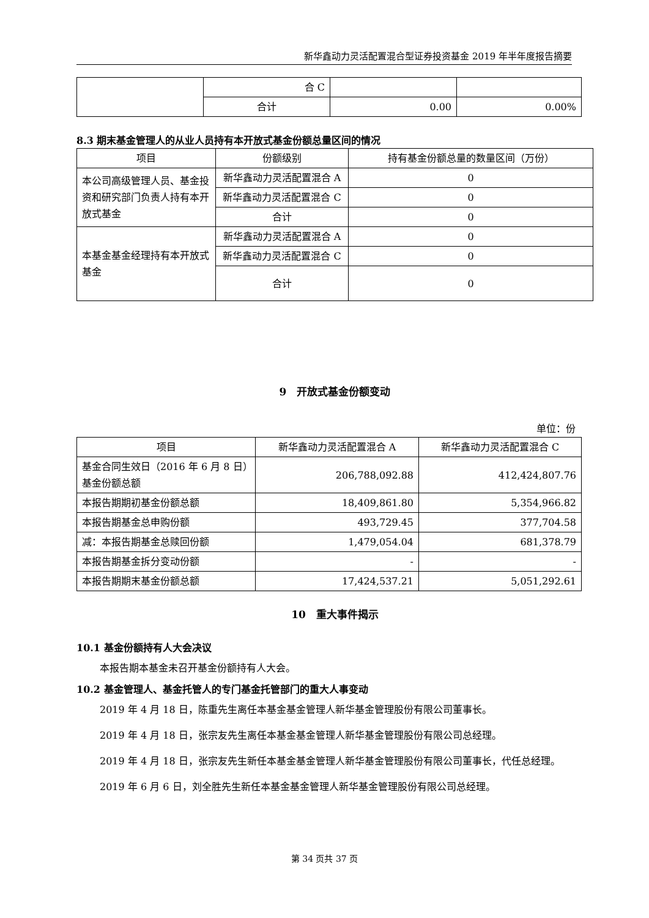新华鑫动力灵活配置混合型证券投资基金 2019 年半年度报告摘要
| | 合 C | | |
| | 合计 | 0.00 | 0.00% |
8.3 期末基金管理人的从业人员持有本开放式基金份额总量区间的情况
| 项目 | 份额级别 | 持有基金份额总量的数量区间（万份） |
| --- | --- | --- |
| 本公司高级管理人员、基金投资和研究部门负责人持有本开放式基金 | 新华鑫动力灵活配置混合 A | 0 |
| | 新华鑫动力灵活配置混合 C | 0 |
| | 合计 | 0 |
| 本基金基金经理持有本开放式基金 | 新华鑫动力灵活配置混合 A | 0 |
| | 新华鑫动力灵活配置混合 C | 0 |
| | 合计 | 0 |
9　开放式基金份额变动
单位：份
| 项目 | 新华鑫动力灵活配置混合 A | 新华鑫动力灵活配置混合 C |
| --- | --- | --- |
| 基金合同生效日（2016 年 6 月 8 日）基金份额总额 | 206,788,092.88 | 412,424,807.76 |
| 本报告期期初基金份额总额 | 18,409,861.80 | 5,354,966.82 |
| 本报告期基金总申购份额 | 493,729.45 | 377,704.58 |
| 减：本报告期基金总赎回份额 | 1,479,054.04 | 681,378.79 |
| 本报告期基金拆分变动份额 | - | - |
| 本报告期期末基金份额总额 | 17,424,537.21 | 5,051,292.61 |
10　重大事件揭示
10.1 基金份额持有人大会决议
本报告期本基金未召开基金份额持有人大会。
10.2 基金管理人、基金托管人的专门基金托管部门的重大人事变动
2019 年 4 月 18 日，陈重先生离任本基金基金管理人新华基金管理股份有限公司董事长。
2019 年 4 月 18 日，张宗友先生离任本基金基金管理人新华基金管理股份有限公司总经理。
2019 年 4 月 18 日，张宗友先生新任本基金基金管理人新华基金管理股份有限公司董事长，代任总经理。
2019 年 6 月 6 日，刘全胜先生新任本基金基金管理人新华基金管理股份有限公司总经理。
第 34 页共 37 页